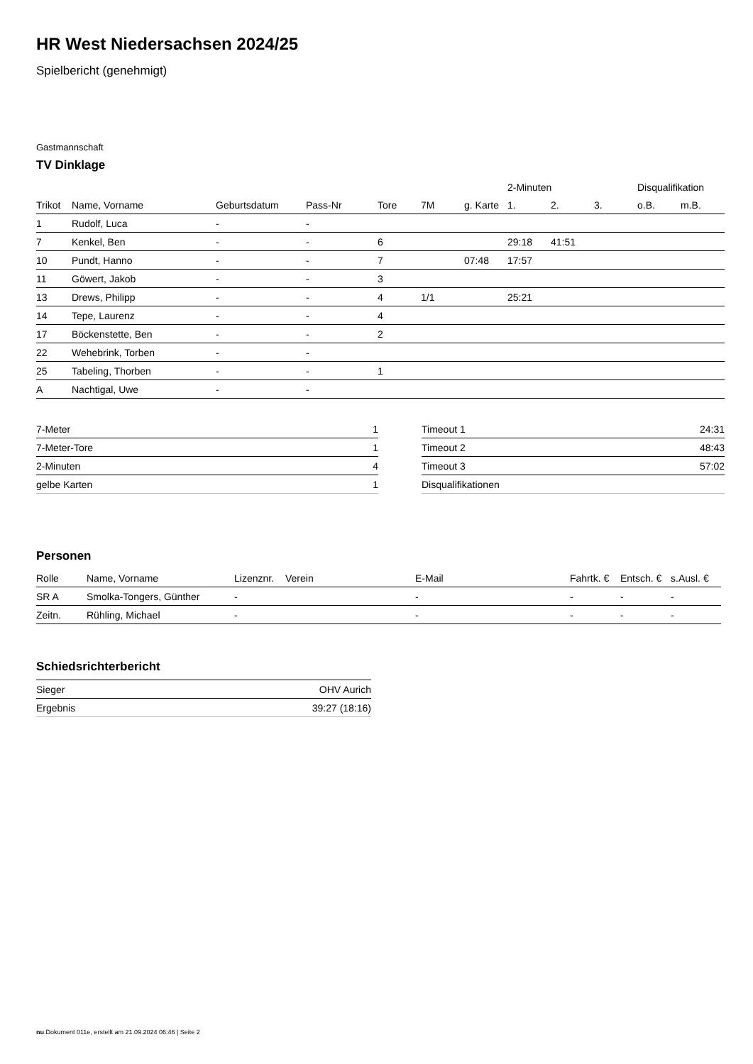HR West Niedersachsen 2024/25
Spielbericht (genehmigt)
Gastmannschaft
TV Dinklage
| | | | | | | | 2-Minuten | | | Disqualifikation | |
| --- | --- | --- | --- | --- | --- | --- | --- | --- | --- | --- | --- |
| Trikot | Name, Vorname | Geburtsdatum | Pass-Nr | Tore | 7M | g. Karte | 1. | 2. | 3. | o.B. | m.B. |
| 1 | Rudolf, Luca | - | - | | | | | | | | |
| 7 | Kenkel, Ben | - | - | 6 | | | 29:18 | 41:51 | | | |
| 10 | Pundt, Hanno | - | - | 7 | | 07:48 | 17:57 | | | | |
| 11 | Göwert, Jakob | - | - | 3 | | | | | | | |
| 13 | Drews, Philipp | - | - | 4 | 1/1 | | 25:21 | | | | |
| 14 | Tepe, Laurenz | - | - | 4 | | | | | | | |
| 17 | Böckenstette, Ben | - | - | 2 | | | | | | | |
| 22 | Wehebrink, Torben | - | - | | | | | | | | |
| 25 | Tabeling, Thorben | - | - | 1 | | | | | | | |
| A | Nachtigal, Uwe | - | - | | | | | | | | |
| 7-Meter | 1 |
| 7-Meter-Tore | 1 |
| 2-Minuten | 4 |
| gelbe Karten | 1 |
| Timeout 1 | 24:31 |
| Timeout 2 | 48:43 |
| Timeout 3 | 57:02 |
| Disqualifikationen | |
Personen
| Rolle | Name, Vorname | Lizenznr. | Verein | E-Mail | Fahrtk. € | Entsch. € | s.Ausl. € |
| --- | --- | --- | --- | --- | --- | --- | --- |
| SR A | Smolka-Tongers, Günther | - | | - | - | - | - |
| Zeitn. | Rühling, Michael | - | | - | - | - | - |
Schiedsrichterbericht
| Sieger | OHV Aurich |
| Ergebnis | 39:27 (18:16) |
nu.Dokument 011e, erstellt am 21.09.2024 06:46 | Seite 2